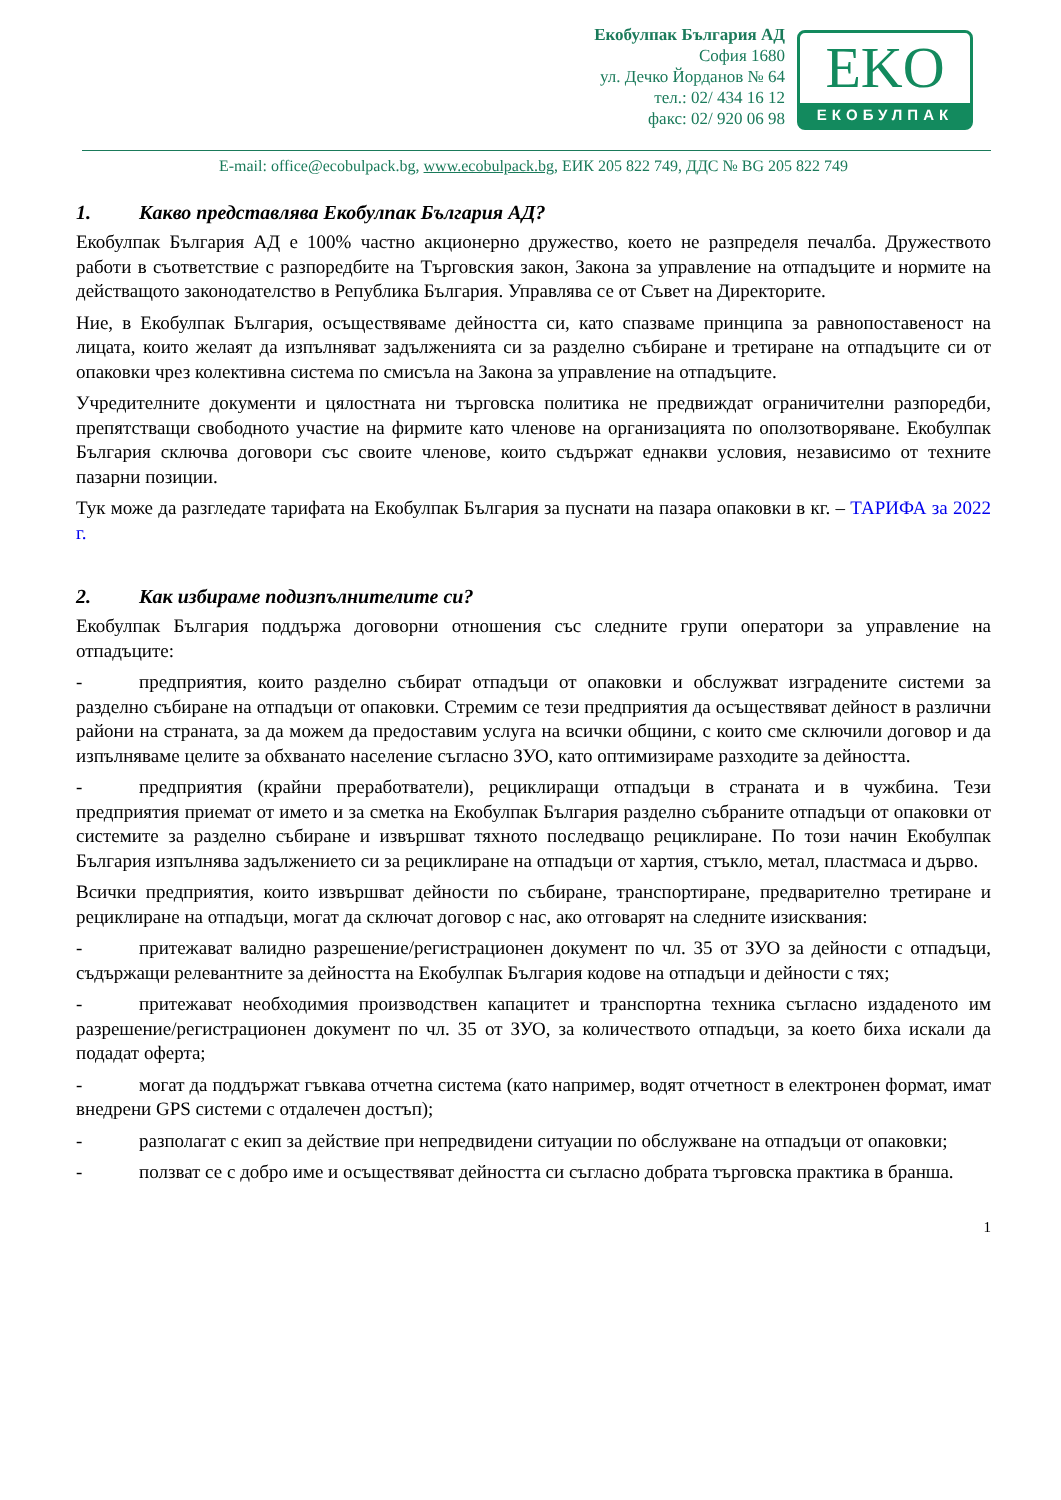Екобулпак България АД
София 1680
ул. Дечко Йорданов № 64
тел.: 02/ 434 16 12
факс: 02/ 920 06 98
EKO
ЕКОБУЛПАК
E-mail: office@ecobulpack.bg, www.ecobulpack.bg, ЕИК 205 822 749, ДДС № BG 205 822 749
1. Какво представлява Екобулпак България АД?
Екобулпак България АД е 100% частно акционерно дружество, което не разпределя печалба. Дружеството работи в съответствие с разпоредбите на Търговския закон, Закона за управление на отпадъците и нормите на действащото законодателство в Република България. Управлява се от Съвет на Директорите.
Ние, в Екобулпак България, осъществяваме дейността си, като спазваме принципа за равнопоставеност на лицата, които желаят да изпълняват задълженията си за разделно събиране и третиране на отпадъците си от опаковки чрез колективна система по смисъла на Закона за управление на отпадъците.
Учредителните документи и цялостната ни търговска политика не предвиждат ограничителни разпоредби, препятстващи свободното участие на фирмите като членове на организацията по оползотворяване. Екобулпак България сключва договори със своите членове, които съдържат еднакви условия, независимо от техните пазарни позиции.
Тук може да разгледате тарифата на Екобулпак България за пуснати на пазара опаковки в кг. – ТАРИФА за 2022 г.
2. Как избираме подизпълнителите си?
Екобулпак България поддържа договорни отношения със следните групи оператори за управление на отпадъците:
- предприятия, които разделно събират отпадъци от опаковки и обслужват изградените системи за разделно събиране на отпадъци от опаковки. Стремим се тези предприятия да осъществяват дейност в различни райони на страната, за да можем да предоставим услуга на всички общини, с които сме сключили договор и да изпълняваме целите за обхванато население съгласно ЗУО, като оптимизираме разходите за дейността.
- предприятия (крайни преработватели), рециклиращи отпадъци в страната и в чужбина. Тези предприятия приемат от името и за сметка на Екобулпак България разделно събраните отпадъци от опаковки от системите за разделно събиране и извършват тяхното последващо рециклиране. По този начин Екобулпак България изпълнява задължението си за рециклиране на отпадъци от хартия, стъкло, метал, пластмаса и дърво.
Всички предприятия, които извършват дейности по събиране, транспортиране, предварително третиране и рециклиране на отпадъци, могат да сключат договор с нас, ако отговарят на следните изисквания:
- притежават валидно разрешение/регистрационен документ по чл. 35 от ЗУО за дейности с отпадъци, съдържащи релевантните за дейността на Екобулпак България кодове на отпадъци и дейности с тях;
- притежават необходимия производствен капацитет и транспортна техника съгласно издаденото им разрешение/регистрационен документ по чл. 35 от ЗУО, за количеството отпадъци, за което биха искали да подадат оферта;
- могат да поддържат гъвкава отчетна система (като например, водят отчетност в електронен формат, имат внедрени GPS системи с отдалечен достъп);
- разполагат с екип за действие при непредвидени ситуации по обслужване на отпадъци от опаковки;
- ползват се с добро име и осъществяват дейността си съгласно добрата търговска практика в бранша.
1